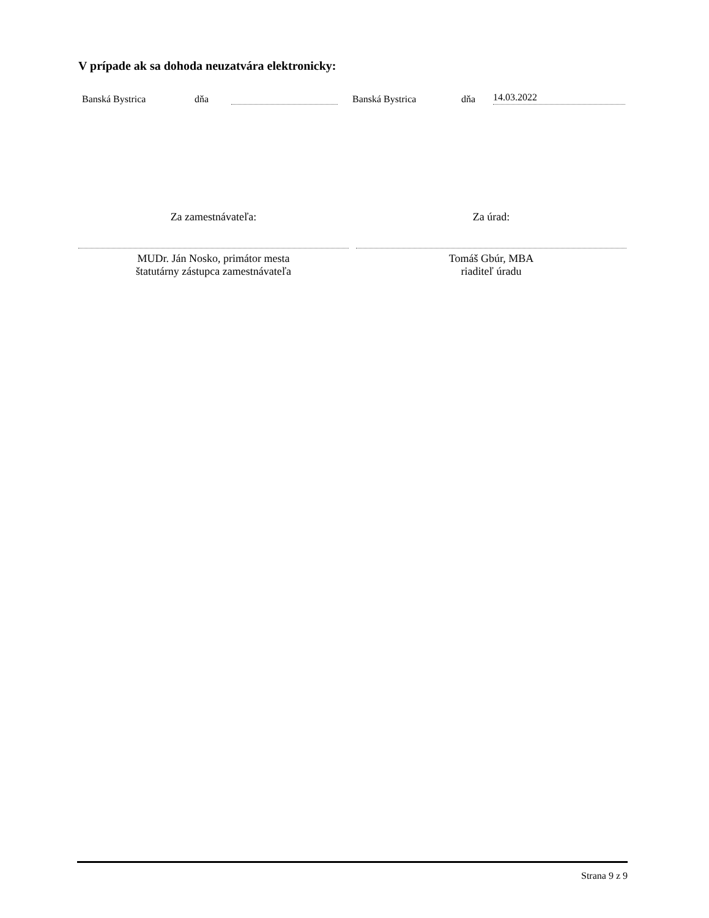V prípade ak sa dohoda neuzatvára elektronicky:
Banská Bystrica dňa Banská Bystrica dňa 14.03.2022
Za zamestnávateľa:
MUDr. Ján Nosko, primátor mesta
štatutárny zástupca zamestnávateľa
Za úrad:
Tomáš Gbúr, MBA
riaditeľ úradu
Strana 9 z 9